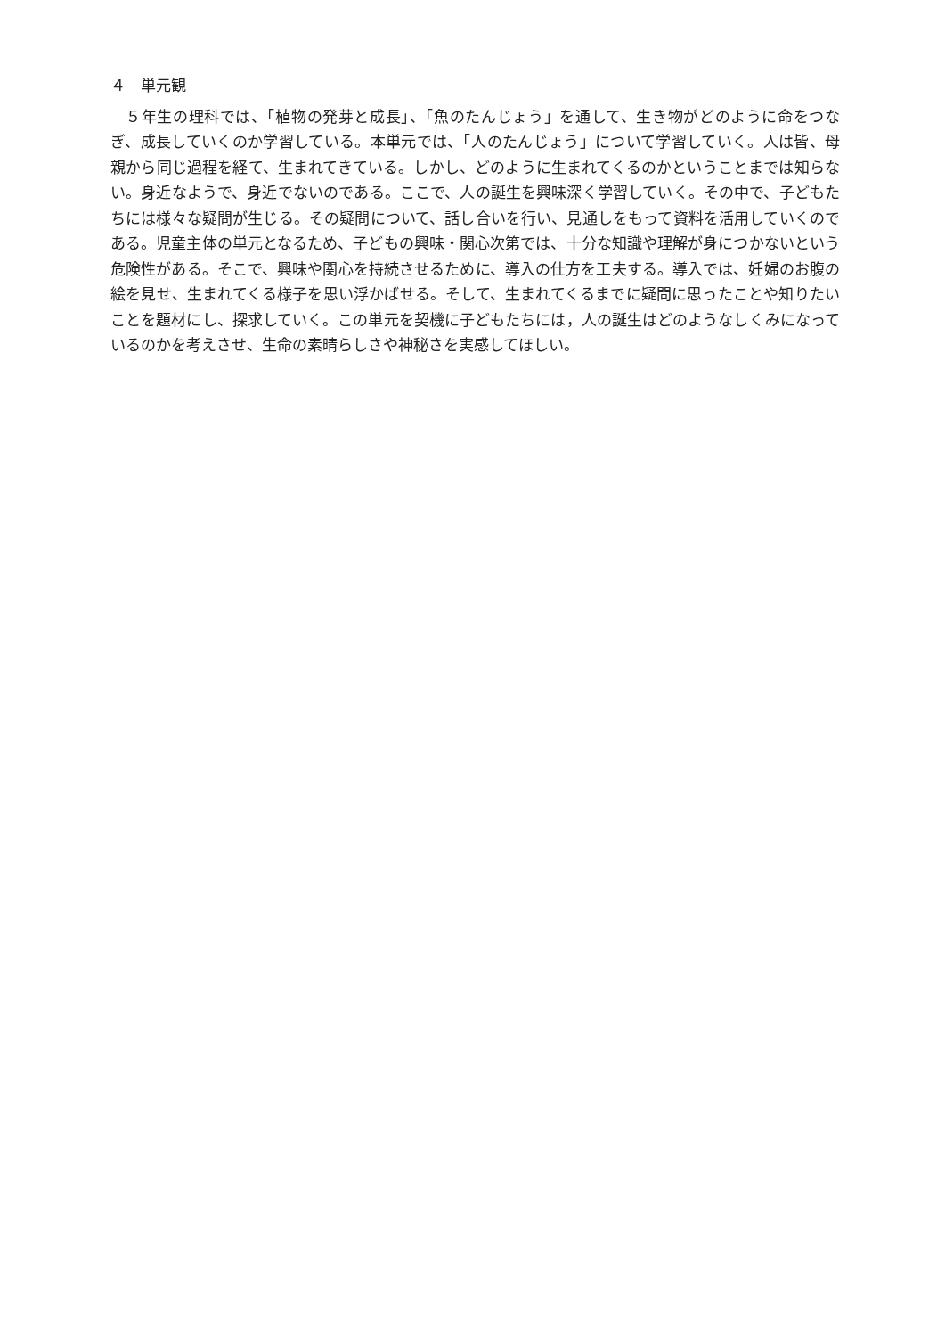４　単元観
５年生の理科では、「植物の発芽と成長」、「魚のたんじょう」を通して、生き物がどのように命をつなぎ、成長していくのか学習している。本単元では、「人のたんじょう」について学習していく。人は皆、母親から同じ過程を経て、生まれてきている。しかし、どのように生まれてくるのかということまでは知らない。身近なようで、身近でないのである。ここで、人の誕生を興味深く学習していく。その中で、子どもたちには様々な疑問が生じる。その疑問について、話し合いを行い、見通しをもって資料を活用していくのである。児童主体の単元となるため、子どもの興味・関心次第では、十分な知識や理解が身につかないという危険性がある。そこで、興味や関心を持続させるために、導入の仕方を工夫する。導入では、妊婦のお腹の絵を見せ、生まれてくる様子を思い浮かばせる。そして、生まれてくるまでに疑問に思ったことや知りたいことを題材にし、探求していく。この単元を契機に子どもたちには，人の誕生はどのようなしくみになっているのかを考えさせ、生命の素晴らしさや神秘さを実感してほしい。